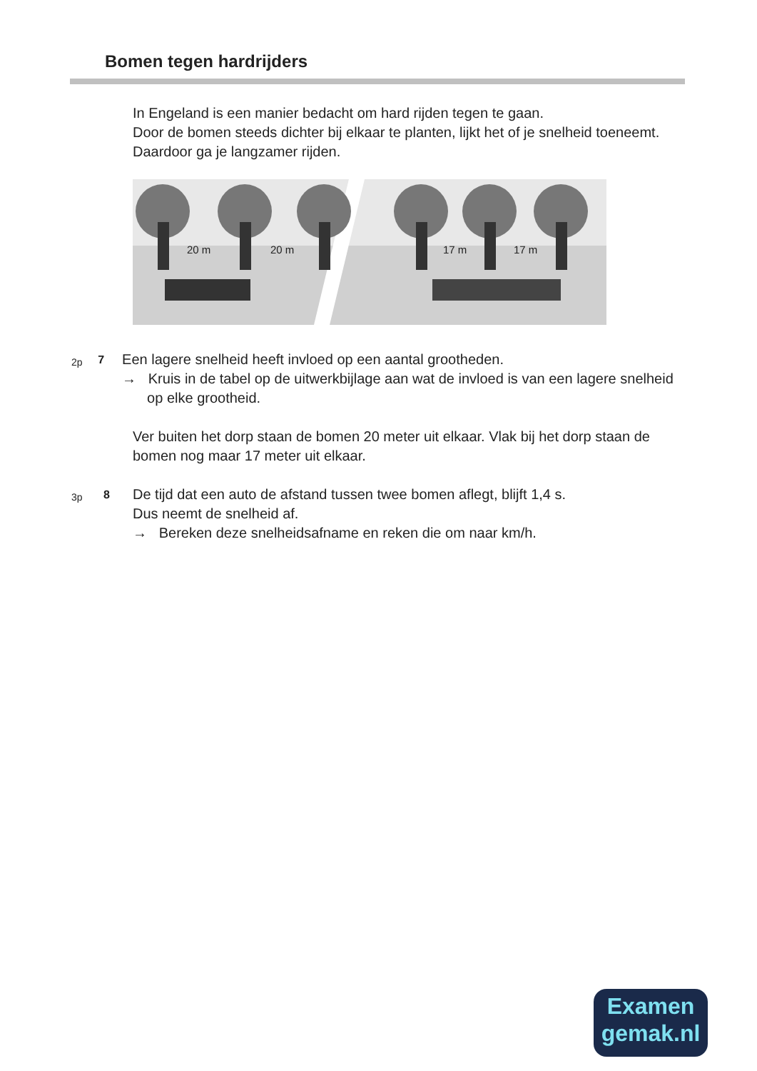Bomen tegen hardrijders
In Engeland is een manier bedacht om hard rijden tegen te gaan.
Door de bomen steeds dichter bij elkaar te planten, lijkt het of je snelheid toeneemt. Daardoor ga je langzamer rijden.
20 m
20 m
17 m
17 m
2p
7
Een lagere snelheid heeft invloed op een aantal grootheden.
→ Kruis in de tabel op de uitwerkbijlage aan wat de invloed is van een lagere snelheid op elke grootheid.
Ver buiten het dorp staan de bomen 20 meter uit elkaar. Vlak bij het dorp staan de bomen nog maar 17 meter uit elkaar.
3p
8
De tijd dat een auto de afstand tussen twee bomen aflegt, blijft 1,4 s.
Dus neemt de snelheid af.
→ Bereken deze snelheidsafname en reken die om naar km/h.
Examen
gemak.nl